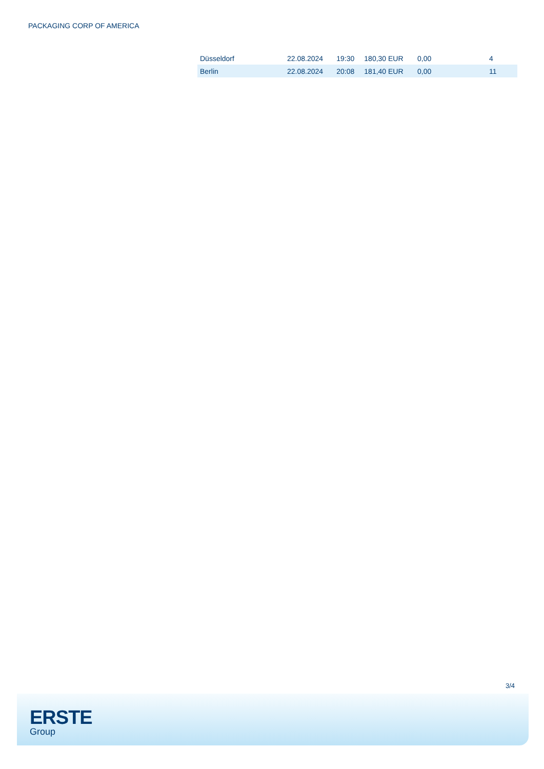PACKAGING CORP OF AMERICA
| Düsseldorf | 22.08.2024 | 19:30 | 180,30 EUR | 0,00 | 4 |
| Berlin | 22.08.2024 | 20:08 | 181,40 EUR | 0,00 | 11 |
3/4
ERSTE
Group